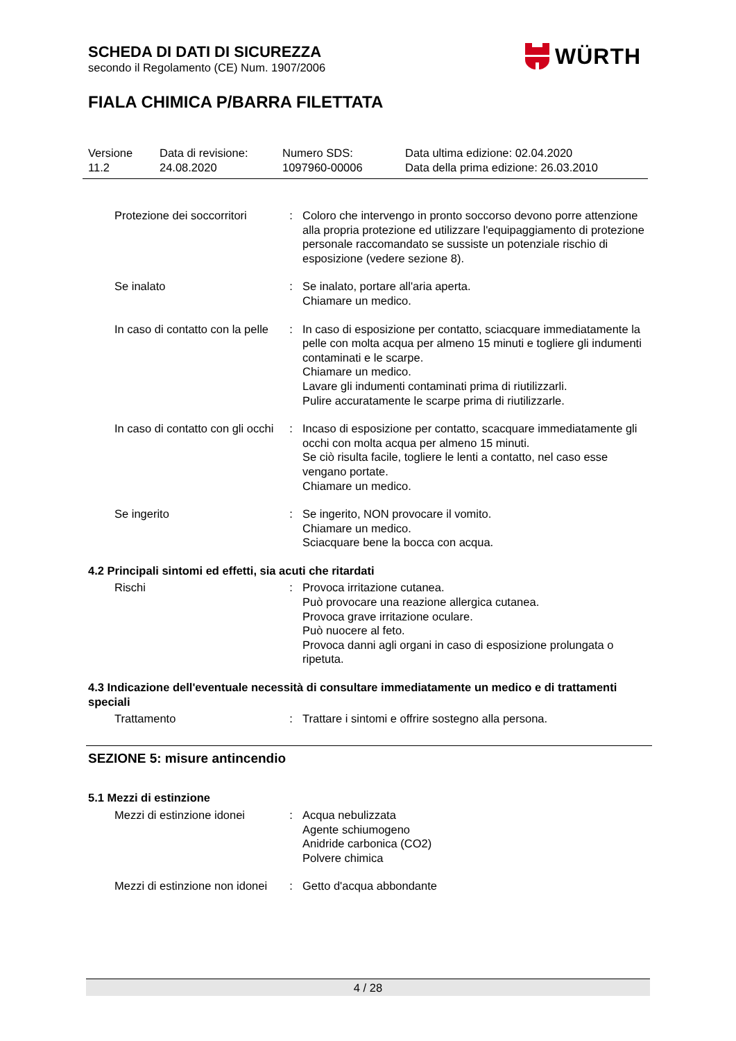SCHEDA DI DATI DI SICUREZZA
secondo il Regolamento (CE) Num. 1907/2006
FIALA CHIMICA P/BARRA FILETTATA
WÜRTH
| Versione 11.2 | Data di revisione: 24.08.2020 | Numero SDS: 1097960-00006 | Data ultima edizione: 02.04.2020 Data della prima edizione: 26.03.2010 |
| Protezione dei soccorritori | : | Coloro che intervengo in pronto soccorso devono porre attenzione alla propria protezione ed utilizzare l'equipaggiamento di protezione personale raccomandato se sussiste un potenziale rischio di esposizione (vedere sezione 8). |
| Se inalato | : | Se inalato, portare all'aria aperta. Chiamare un medico. |
| In caso di contatto con la pelle | : | In caso di esposizione per contatto, sciacquare immediatamente la pelle con molta acqua per almeno 15 minuti e togliere gli indumenti contaminati e le scarpe. Chiamare un medico. Lavare gli indumenti contaminati prima di riutilizzarli. Pulire accuratamente le scarpe prima di riutilizzarle. |
| In caso di contatto con gli occhi | : | Incaso di esposizione per contatto, scacquare immediatamente gli occhi con molta acqua per almeno 15 minuti. Se ciò risulta facile, togliere le lenti a contatto, nel caso esse vengano portate. Chiamare un medico. |
| Se ingerito | : | Se ingerito, NON provocare il vomito. Chiamare un medico. Sciacquare bene la bocca con acqua. |
4.2 Principali sintomi ed effetti, sia acuti che ritardati
| Rischi | : | Provoca irritazione cutanea. Può provocare una reazione allergica cutanea. Provoca grave irritazione oculare. Può nuocere al feto. Provoca danni agli organi in caso di esposizione prolungata o ripetuta. |
4.3 Indicazione dell'eventuale necessità di consultare immediatamente un medico e di trattamenti speciali
| Trattamento | : | Trattare i sintomi e offrire sostegno alla persona. |
SEZIONE 5: misure antincendio
5.1 Mezzi di estinzione
| Mezzi di estinzione idonei | : | Acqua nebulizzata Agente schiumogeno Anidride carbonica (CO2) Polvere chimica |
| Mezzi di estinzione non idonei | : | Getto d'acqua abbondante |
4 / 28